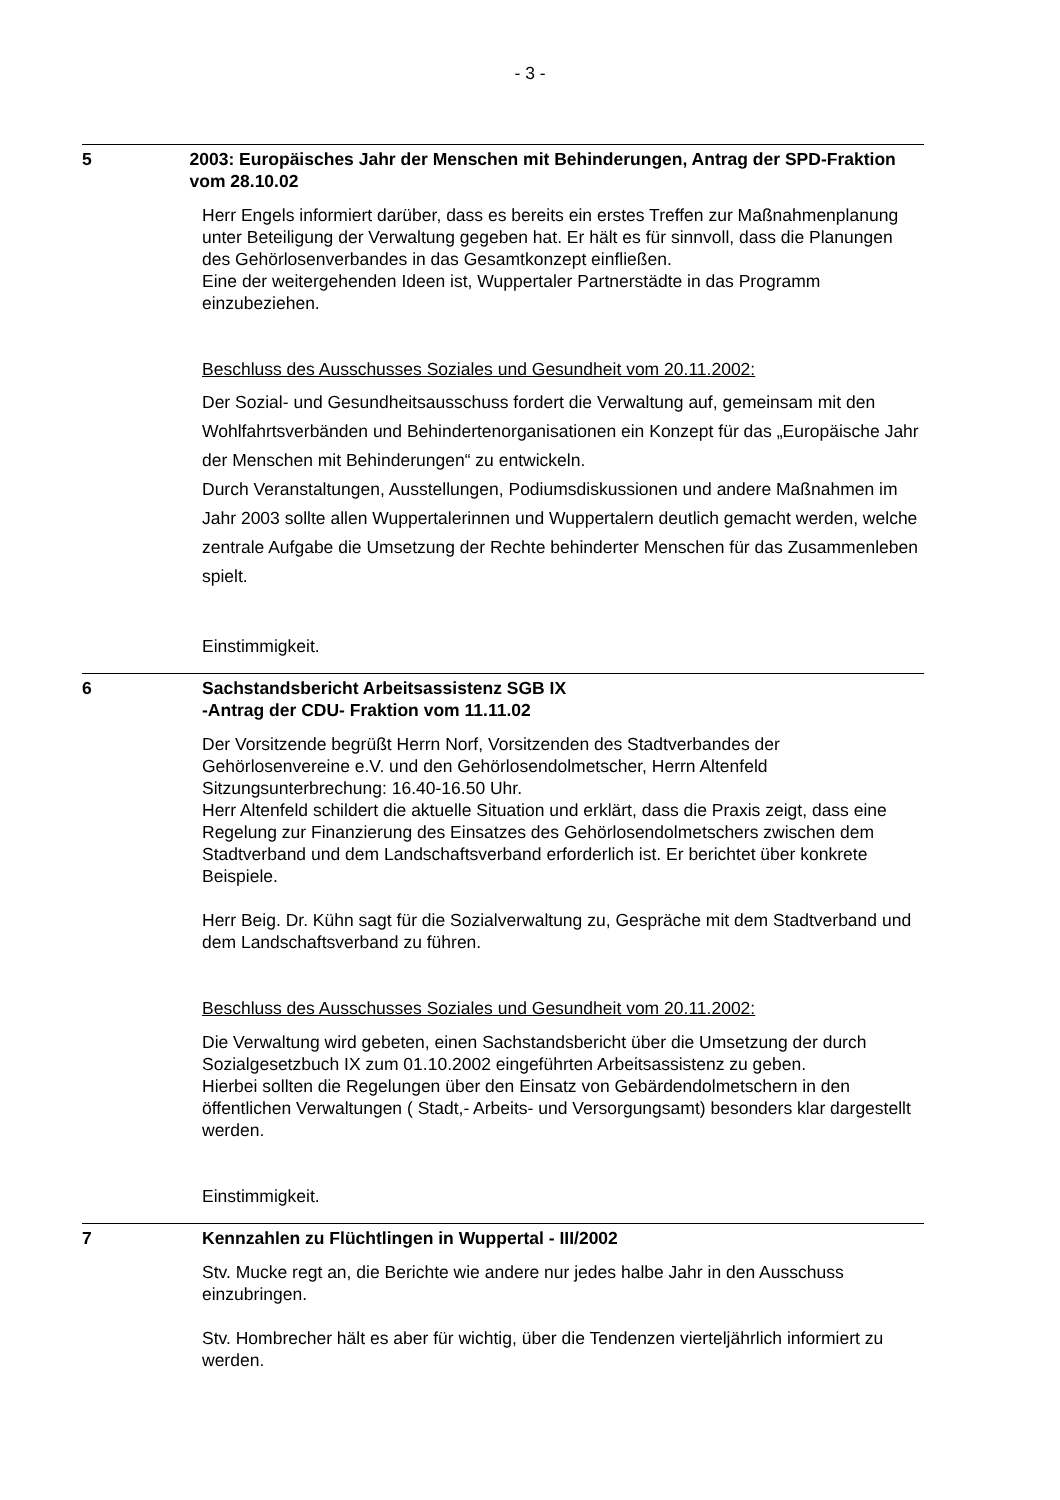- 3 -
5 2003: Europäisches Jahr der Menschen mit Behinderungen, Antrag der SPD-Fraktion vom 28.10.02
Herr Engels informiert darüber, dass es bereits ein erstes Treffen zur Maßnahmenplanung unter Beteiligung der Verwaltung gegeben hat. Er hält es für sinnvoll, dass die Planungen des Gehörlosenverbandes in das Gesamtkonzept einfließen.
Eine der weitergehenden Ideen ist, Wuppertaler Partnerstädte in das Programm einzubeziehen.
Beschluss des Ausschusses Soziales und Gesundheit vom 20.11.2002:
Der Sozial- und Gesundheitsausschuss fordert die Verwaltung auf, gemeinsam mit den Wohlfahrtsverbänden und Behindertenorganisationen ein Konzept für das „Europäische Jahr der Menschen mit Behinderungen“ zu entwickeln.
Durch Veranstaltungen, Ausstellungen, Podiumsdiskussionen und andere Maßnahmen im Jahr 2003 sollte allen Wuppertalerinnen und Wuppertalern deutlich gemacht werden, welche zentrale Aufgabe die Umsetzung der Rechte behinderter Menschen für das Zusammenleben spielt.
Einstimmigkeit.
6 Sachstandsbericht Arbeitsassistenz SGB IX
-Antrag der CDU- Fraktion vom 11.11.02
Der Vorsitzende begrüßt Herrn Norf, Vorsitzenden des Stadtverbandes der Gehörlosenvereine e.V. und den Gehörlosendolmetscher, Herrn Altenfeld
Sitzungsunterbrechung: 16.40-16.50 Uhr.
Herr Altenfeld schildert die aktuelle Situation und erklärt, dass die Praxis zeigt, dass eine Regelung zur Finanzierung des Einsatzes des Gehörlosendolmetschers zwischen dem Stadtverband und dem Landschaftsverband erforderlich ist. Er berichtet über konkrete Beispiele.
Herr Beig. Dr. Kühn sagt für die Sozialverwaltung zu, Gespräche mit dem Stadtverband und dem Landschaftsverband zu führen.
Beschluss des Ausschusses Soziales und Gesundheit vom 20.11.2002:
Die Verwaltung wird gebeten, einen Sachstandsbericht über die Umsetzung der durch Sozialgesetzbuch IX zum 01.10.2002 eingeführten Arbeitsassistenz zu geben.
Hierbei sollten die Regelungen über den Einsatz von Gebärdendolmetschern in den öffentlichen Verwaltungen ( Stadt,- Arbeits- und Versorgungsamt) besonders klar dargestellt werden.
Einstimmigkeit.
7 Kennzahlen zu Flüchtlingen in Wuppertal - III/2002
Stv. Mucke regt an, die Berichte wie andere nur jedes halbe Jahr in den Ausschuss einzubringen.
Stv. Hombrecher hält es aber für wichtig, über die Tendenzen vierteljährlich informiert zu werden.